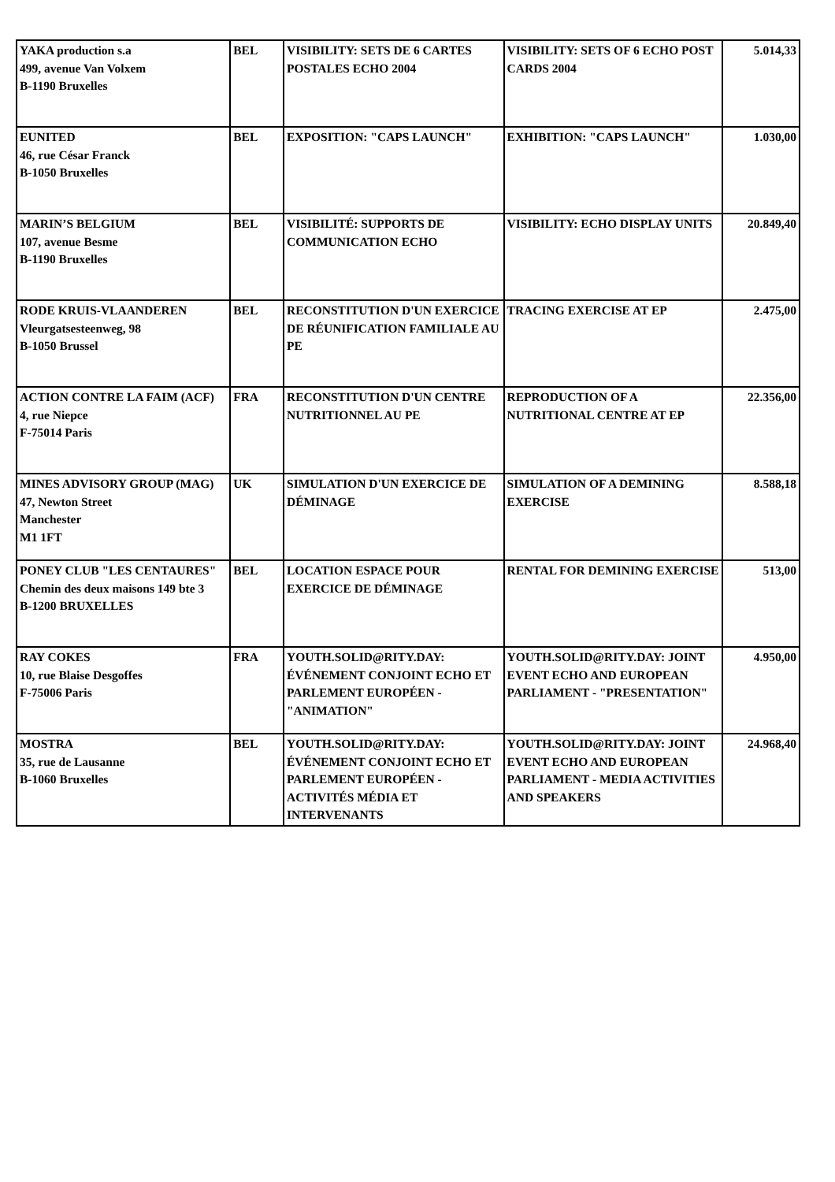| YAKA production s.a 499, avenue Van Volxem B-1190 Bruxelles | BEL | VISIBILITY: SETS DE 6 CARTES POSTALES ECHO 2004 | VISIBILITY: SETS OF 6 ECHO POST CARDS 2004 | 5.014,33 |
| EUNITED 46, rue César Franck B-1050 Bruxelles | BEL | EXPOSITION: "CAPS LAUNCH" | EXHIBITION: "CAPS LAUNCH" | 1.030,00 |
| MARIN’S BELGIUM 107, avenue Besme B-1190 Bruxelles | BEL | VISIBILITÉ: SUPPORTS DE COMMUNICATION ECHO | VISIBILITY: ECHO DISPLAY UNITS | 20.849,40 |
| RODE KRUIS-VLAANDEREN Vleurgatsesteenweg, 98 B-1050 Brussel | BEL | RECONSTITUTION D'UN EXERCICE DE RÉUNIFICATION FAMILIALE AU PE | TRACING EXERCISE AT EP | 2.475,00 |
| ACTION CONTRE LA FAIM (ACF) 4, rue Niepce F-75014 Paris | FRA | RECONSTITUTION D'UN CENTRE NUTRITIONNEL AU PE | REPRODUCTION OF A NUTRITIONAL CENTRE AT EP | 22.356,00 |
| MINES ADVISORY GROUP (MAG) 47, Newton Street Manchester M1 1FT | UK | SIMULATION D'UN EXERCICE DE DÉMINAGE | SIMULATION OF A DEMINING EXERCISE | 8.588,18 |
| PONEY CLUB "LES CENTAURES" Chemin des deux maisons 149 bte 3 B-1200 BRUXELLES | BEL | LOCATION ESPACE POUR EXERCICE DE DÉMINAGE | RENTAL FOR DEMINING EXERCISE | 513,00 |
| RAY COKES 10, rue Blaise Desgoffes F-75006 Paris | FRA | YOUTH.SOLID@RITY.DAY: ÉVÉNEMENT CONJOINT ECHO ET PARLEMENT EUROPÉEN - "ANIMATION" | YOUTH.SOLID@RITY.DAY: JOINT EVENT ECHO AND EUROPEAN PARLIAMENT - "PRESENTATION" | 4.950,00 |
| MOSTRA 35, rue de Lausanne B-1060 Bruxelles | BEL | YOUTH.SOLID@RITY.DAY: ÉVÉNEMENT CONJOINT ECHO ET PARLEMENT EUROPÉEN - ACTIVITÉS MÉDIA ET INTERVENANTS | YOUTH.SOLID@RITY.DAY: JOINT EVENT ECHO AND EUROPEAN PARLIAMENT - MEDIA ACTIVITIES AND SPEAKERS | 24.968,40 |